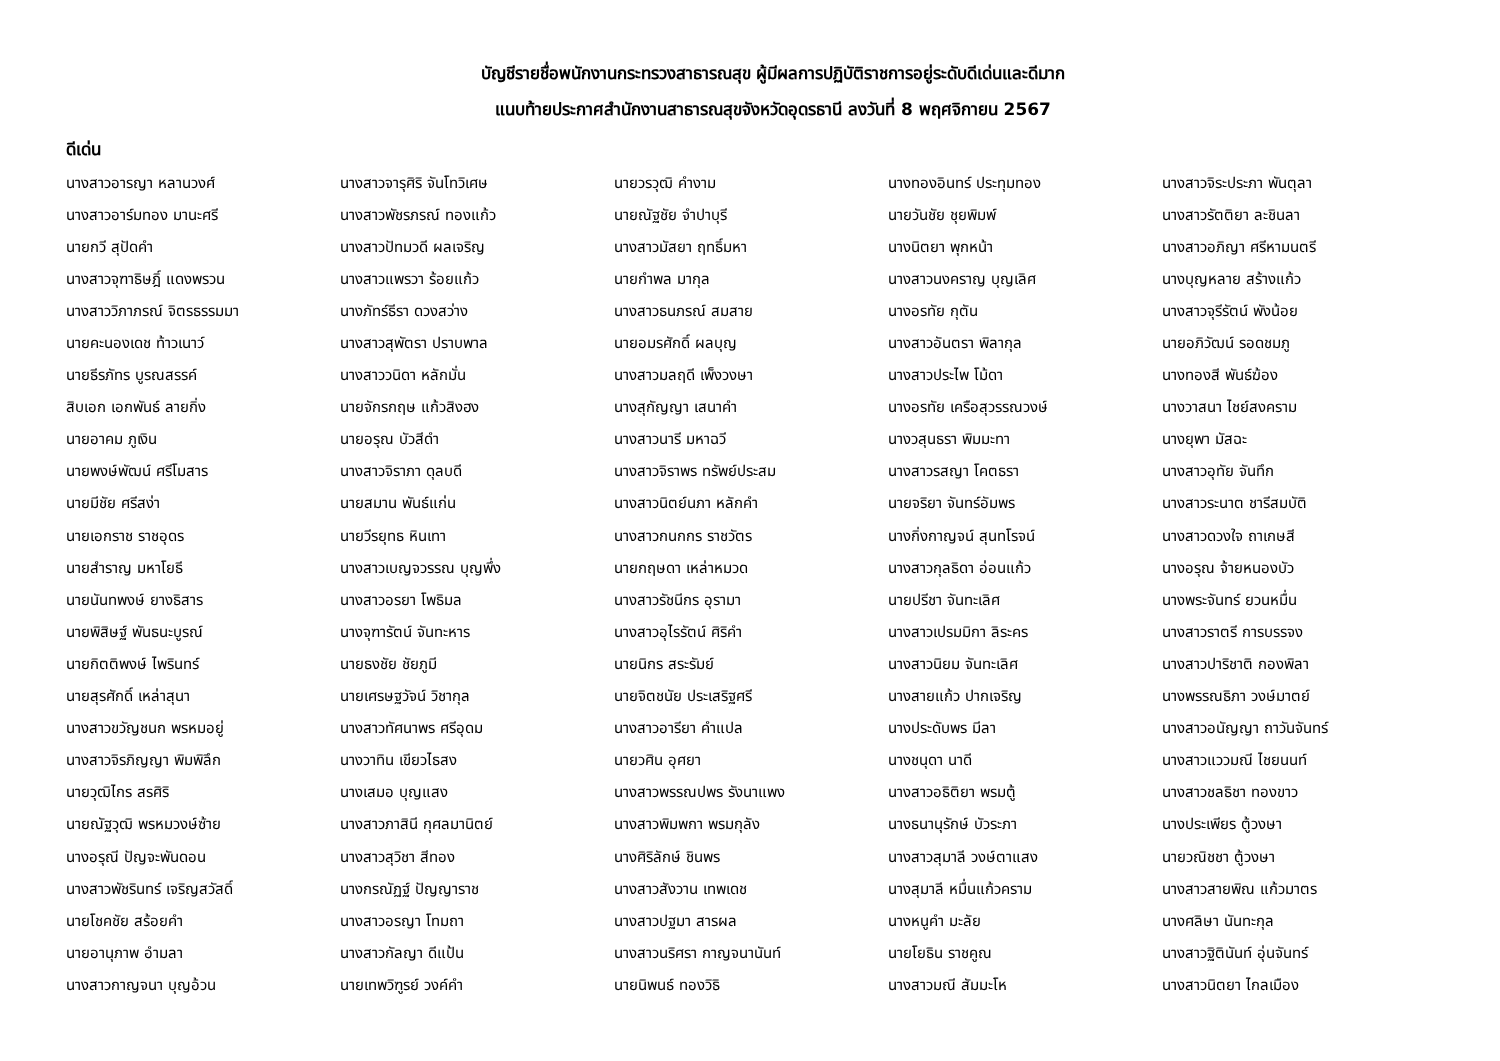บัญชีรายชื่อพนักงานกระทรวงสาธารณสุข ผู้มีผลการปฏิบัติราชการอยู่ระดับดีเด่นและดีมาก
แนบท้ายประกาศสำนักงานสาธารณสุขจังหวัดอุดรธานี ลงวันที่ 8 พฤศจิกายน 2567
ดีเด่น
| นางสาวอารญา หลานวงศ์ | นางสาวจารุศิริ จันโทวิเศษ | นายวรวุฒิ คำงาม | นางทองอินทร์ ประทุมทอง | นางสาวจิระประภา พันตุลา |
| นางสาวอาร์มทอง มานะศรี | นางสาวพัชรภรณ์ ทองแก้ว | นายณัฐชัย จำปาบุรี | นายวันชัย ชุยพิมพ์ | นางสาวรัตติยา ละชินลา |
| นายกวี สุปัดคำ | นางสาวปัทมวดี ผลเจริญ | นางสาวมัสยา ฤทธิ์มหา | นางนิตยา พุกหน้า | นางสาวอภิญา ศรีหามนตรี |
| นางสาวจุฑาธิษฎิ์ แดงพรวน | นางสาวแพรวา ร้อยแก้ว | นายกำพล มากุล | นางสาวนงคราญ บุญเลิศ | นางบุญหลาย สร้างแก้ว |
| นางสาววิภาภรณ์ จิตรธรรมมา | นางภัทร์ธีรา ดวงสว่าง | นางสาวธนภรณ์ สมสาย | นางอรทัย กุตัน | นางสาวจุรีรัตน์ พังน้อย |
| นายคะนองเดช ท้าวเนาว์ | นางสาวสุพัตรา ปราบพาล | นายอมรศักดิ์ ผลบุญ | นางสาวอันตรา พิลากุล | นายอภิวัฒน์ รอดชมภู |
| นายธีรภัทร บูรณสรรค์ | นางสาววนิดา หลักมั่น | นางสาวมลฤดี เพ็งวงษา | นางสาวประไพ โม้ดา | นางทองสี พันธ์ฆ้อง |
| สิบเอก เอกพันธ์ ลายกิ่ง | นายจักรกฤษ แก้วสิงฮง | นางสุกัญญา เสนาคำ | นางอรทัย เครือสุวรรณวงษ์ | นางวาสนา ไชย์สงคราม |
| นายอาคม ภูเงิน | นายอรุณ บัวสีดำ | นางสาวนารี มหาฉวี | นางวสุนธรา พิมมะทา | นางยุพา มัสฉะ |
| นายพงษ์พัฒน์ ศรีโมสาร | นางสาวจิราภา ดุลบดี | นางสาวจิราพร ทรัพย์ประสม | นางสาวรสญา โคตธรา | นางสาวอุทัย จันทึก |
| นายมีชัย ศรีสง่า | นายสมาน พันธ์แก่น | นางสาวนิตย์นภา หลักคำ | นายจริยา จันทร์อัมพร | นางสาวระนาต ชารีสมบัติ |
| นายเอกราช ราชอุดร | นายวีรยุทธ หินเทา | นางสาวกนกกร ราชวัตร | นางกิ่งกาญจน์ สุนทโรจน์ | นางสาวดวงใจ ถาเกษสี |
| นายสำราญ มหาโยธี | นางสาวเบญจวรรณ บุญพึ่ง | นายกฤษดา เหล่าหมวด | นางสาวกุลธิดา อ่อนแก้ว | นางอรุณ จ้ายหนองบัว |
| นายนันทพงษ์ ยางธิสาร | นางสาวอรยา โพธิมล | นางสาวรัชนีกร อุรามา | นายปรีชา จันทะเลิศ | นางพระจันทร์ ยวนหมื่น |
| นายพิสิษฐ์ พันธนะบูรณ์ | นางจุฑารัตน์ จันทะหาร | นางสาวอุไรรัตน์ ศิริคำ | นางสาวเปรมมิกา ลิระคร | นางสาวราตรี การบรรจง |
| นายกิตติพงษ์ ไพรินทร์ | นายธงชัย ชัยภูมี | นายนิกร สระรัมย์ | นางสาวนิยม จันทะเลิศ | นางสาวปาริชาติ กองพิลา |
| นายสุรศักดิ์ เหล่าสุนา | นายเศรษฐวัจน์ วิชากุล | นายจิตชนัย ประเสริฐศรี | นางสายแก้ว ปากเจริญ | นางพรรณธิภา วงษ์มาตย์ |
| นางสาวขวัญชนก พรหมอยู่ | นางสาวทัศนาพร ศรีอุดม | นางสาวอารียา คำแปล | นางประดับพร มีลา | นางสาวอนัญญา ถาวันจันทร์ |
| นางสาวจิรภิญญา พิมพิลึก | นางวาทิน เขียวไธสง | นายวศิน อุศยา | นางชนุดา นาดี | นางสาวแววมณี ไชยนนท์ |
| นายวุฒิไกร สรศิริ | นางเสมอ บุญแสง | นางสาวพรรณปพร รังนาแพง | นางสาวอธิติยา พรมตู้ | นางสาวชลธิชา ทองขาว |
| นายณัฐวุฒิ พรหมวงษ์ซ้าย | นางสาวภาสินี กุศลมานิตย์ | นางสาวพิมพกา พรมกุลัง | นางธนานุรักษ์ บัวระภา | นางประเพียร ตู้วงษา |
| นางอรุณี ปัญจะพันดอน | นางสาวสุวิชา สีทอง | นางศิริลักษ์ ชินพร | นางสาวสุมาลี วงษ์ตาแสง | นายวณิชชา ตู้วงษา |
| นางสาวพัชรินทร์ เจริญสวัสดิ์ | นางกรณัฏฐ์ ปัญญาราช | นางสาวสังวาน เทพเดช | นางสุมาลี หมื่นแก้วคราม | นางสาวสายพิณ แก้วมาตร |
| นายโชคชัย สร้อยคำ | นางสาวอรญา โทมถา | นางสาวปฐมา สารผล | นางหนูคำ มะลัย | นางศลิษา นันทะกุล |
| นายอานุภาพ อำมลา | นางสาวกัลญา ดีแป้น | นางสาวนริศรา กาญจนานันท์ | นายโยธิน ราชคูณ | นางสาวฐิตินันท์ อุ่นจันทร์ |
| นางสาวกาญจนา บุญอ้วน | นายเทพวิฑูรย์ วงค์คำ | นายนิพนธ์ ทองวิธิ | นางสาวมณี สัมมะโห | นางสาวนิตยา ไกลเมือง |